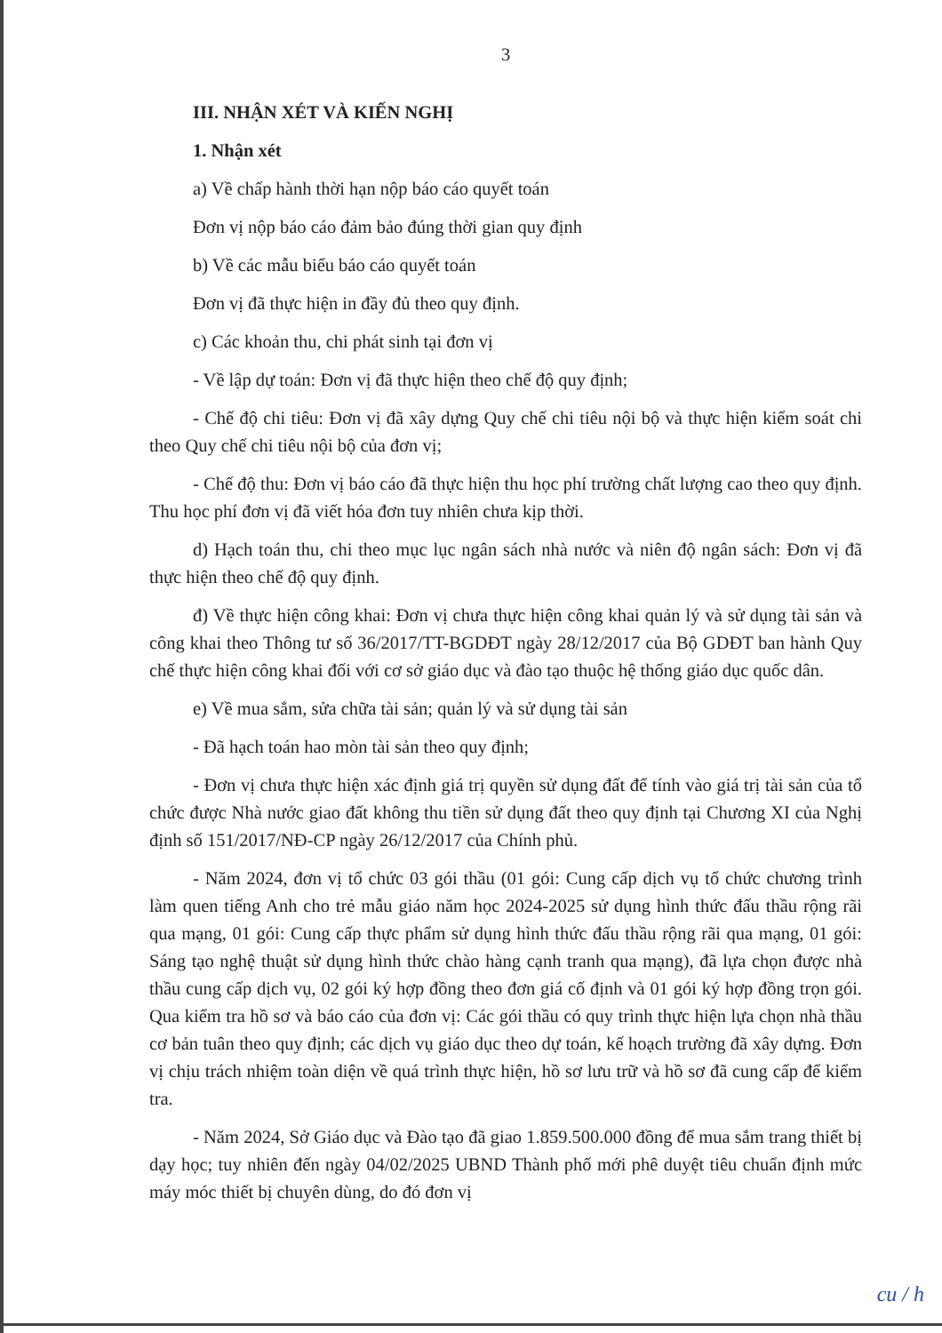3
III. NHẬN XÉT VÀ KIẾN NGHỊ
1. Nhận xét
a) Về chấp hành thời hạn nộp báo cáo quyết toán
Đơn vị nộp báo cáo đảm bảo đúng thời gian quy định
b) Về các mẫu biểu báo cáo quyết toán
Đơn vị đã thực hiện in đầy đủ theo quy định.
c) Các khoản thu, chi phát sinh tại đơn vị
- Về lập dự toán: Đơn vị đã thực hiện theo chế độ quy định;
- Chế độ chi tiêu: Đơn vị đã xây dựng Quy chế chi tiêu nội bộ và thực hiện kiểm soát chi theo Quy chế chi tiêu nội bộ của đơn vị;
- Chế độ thu: Đơn vị báo cáo đã thực hiện thu học phí trường chất lượng cao theo quy định. Thu học phí đơn vị đã viết hóa đơn tuy nhiên chưa kịp thời.
d) Hạch toán thu, chi theo mục lục ngân sách nhà nước và niên độ ngân sách: Đơn vị đã thực hiện theo chế độ quy định.
đ) Về thực hiện công khai: Đơn vị chưa thực hiện công khai quản lý và sử dụng tài sản và công khai theo Thông tư số 36/2017/TT-BGDĐT ngày 28/12/2017 của Bộ GDĐT ban hành Quy chế thực hiện công khai đối với cơ sở giáo dục và đào tạo thuộc hệ thống giáo dục quốc dân.
e) Về mua sắm, sửa chữa tài sản; quản lý và sử dụng tài sản
- Đã hạch toán hao mòn tài sản theo quy định;
- Đơn vị chưa thực hiện xác định giá trị quyền sử dụng đất để tính vào giá trị tài sản của tổ chức được Nhà nước giao đất không thu tiền sử dụng đất theo quy định tại Chương XI của Nghị định số 151/2017/NĐ-CP ngày 26/12/2017 của Chính phủ.
- Năm 2024, đơn vị tổ chức 03 gói thầu (01 gói: Cung cấp dịch vụ tổ chức chương trình làm quen tiếng Anh cho trẻ mẫu giáo năm học 2024-2025 sử dụng hình thức đấu thầu rộng rãi qua mạng, 01 gói: Cung cấp thực phẩm sử dụng hình thức đấu thầu rộng rãi qua mạng, 01 gói: Sáng tạo nghệ thuật sử dụng hình thức chào hàng cạnh tranh qua mạng), đã lựa chọn được nhà thầu cung cấp dịch vụ, 02 gói ký hợp đồng theo đơn giá cố định và 01 gói ký hợp đồng trọn gói. Qua kiểm tra hồ sơ và báo cáo của đơn vị: Các gói thầu có quy trình thực hiện lựa chọn nhà thầu cơ bản tuân theo quy định; các dịch vụ giáo dục theo dự toán, kế hoạch trường đã xây dựng. Đơn vị chịu trách nhiệm toàn diện về quá trình thực hiện, hồ sơ lưu trữ và hồ sơ đã cung cấp để kiểm tra.
- Năm 2024, Sở Giáo dục và Đào tạo đã giao 1.859.500.000 đồng để mua sắm trang thiết bị dạy học; tuy nhiên đến ngày 04/02/2025 UBND Thành phố mới phê duyệt tiêu chuẩn định mức máy móc thiết bị chuyên dùng, do đó đơn vị
cu / h